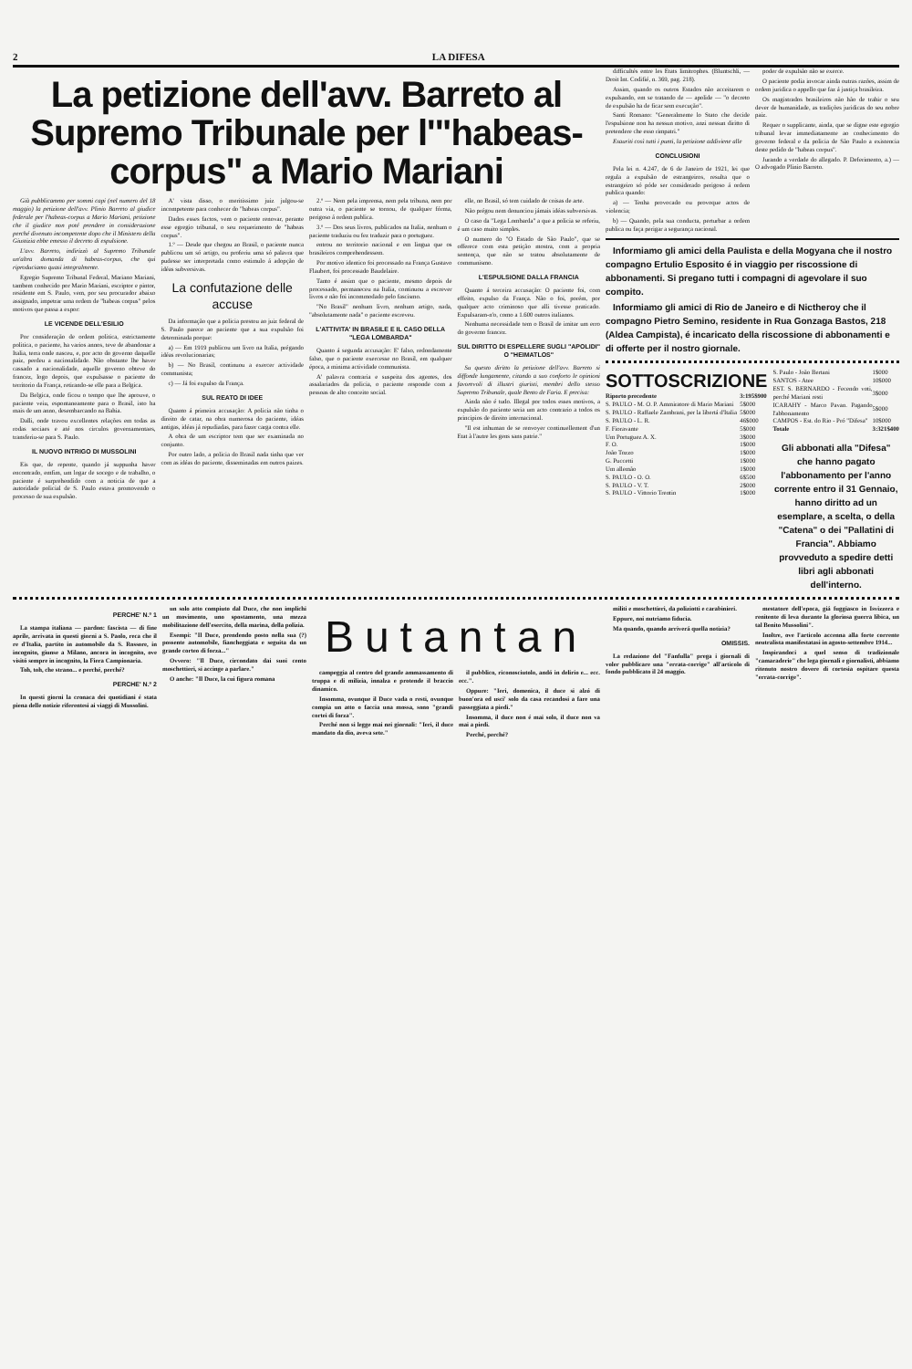2 LA DIFESA
La petizione dell'avv. Barreto al Supremo Tribunale per l'"habeas-corpus" a Mario Mariani
Già pubblicammo per sommi capi (nel numero del 18 maggio) la petizione dell'avv. Plinio Barreto al giudice federale per l'habeas-corpus a Mario Mariani, petizione che il giudice non poté prendere in considerazione perché divenuto incompetente dopo che il Ministero della Giustizia ebbe emesso il decreto di espulsione.
L'avv. Barreto, indirizzò al Supremo Tribunale un'altra domanda di habeas-corpus, che qui riproduciamo quasi integralmente.
Egregio Supremo Tribunal Federal, Mariano Mariani, tambem conhecido por Mario Mariani, escriptor e pintor, residente em S. Paulo, vem, por seu procurador abaixo assignado, impetrar uma ordem de "habeas corpus" pelos motivos que passa a expor:
LE VICENDE DELL'ESILIO
Por consideração de ordem politica, estrictamente politica, o paciente, ha varios annos, teve de abandonar a Italia, terra onde nasceu, e, por acto do governo daquelle paiz, perdeu a nacionalidade. Não obstante lhe haver cassado a nacionalidade, aquelle governo obteve do francez, logo depois, que expulsasse o paciente do territorio da França, retirando-se elle para a Belgica.
Da Belgica, onde ficou o tempo que lhe aprouve, o paciente veiu, espontaneamente para o Brasil, isto ha mais de um anno, desembarcando na Bahia.
Dalli, onde travou excellentes relações em todas as rodas sociaes e até nos circulos governamentaes, transferiu-se para S. Paulo.
IL NUOVO INTRIGO DI MUSSOLINI
Eis que, de repente, quando já suppunha haver encontrado, emfim, um logar de socego e de trabalho, o paciente é surprehendido com a noticia de que a autoridade policial de S. Paulo estava promovendo o processo de sua expulsão.
A' vista disso, o meritissimo juiz julgou-se incompetente para conhecer do "habeas corpus".
Dados esses factos, vem o paciente renovar, perante esse egregio tribunal, o seu requerimento de "habeas corpus".
1.º — Desde que chegou ao Brasil, o paciente nunca publicou um só artigo, ou proferiu uma só palavra que pudesse ser interpretada como estimulo á adopção de idéas subversivas.
La confutazione delle accuse
Da informação que a policia prestou ao juiz federal de S. Paulo parece ao paciente que a sua expulsão foi determinada porque:
a) — Em 1919 publicou um livro na Italia, prégando idéas revolucionarias;
b) — No Brasil, continuou a exercer actividade communista;
c) — Já foi expulso da França.
SUL REATO DI IDEE
Quanto á primeira accusação: A policia não tinha o direito de catar, na obra numerosa do paciente, idéas antigas, idéas já repudiadas, para fazer carga contra elle.
A obra de um escriptor tem que ser examinada no conjunto.
Por outro lado, a policia do Brasil nada tinha que ver com as idéas do paciente, disseminadas em outros paizes.
2.º — Nem pela imprensa, nem pela tribuna, nem por outra via, o paciente se tornou, de qualquer fórma, perigoso á ordem publica.
3.º — Dos seus livros, publicados na Italia, nenhum o paciente traduziu ou fez traduzir para o portuguez.
entrou no territorio nacional e em lingua que os brasileiros comprehendessem.
Por motivo identico foi processado na França Gustavo Flaubert, foi processado Baudelaire.
Tanto é assim que o paciente, mesmo depois de processado, permaneceu na Italia, continuou a escrever livros e não foi incommodado pelo fascismo.
"No Brasil" nenhum livro, nenhum artigo, nada, "absolutamente nada" o paciente escreveu.
L'ATTIVITA' IN BRASILE E IL CASO DELLA "LEGA LOMBARDA"
Quanto á segunda accusação: E' falso, redondamente falso, que o paciente exercesse no Brasil, em qualquer época, a minima actividade communista.
A' palavra contraria e suspeita dos agentes, dos assalariados da policia, o paciente responde com a pessoas de alto conceito social.
elle, no Brasil, só tem cuidado de coisas de arte.
Não prégou nem denunciou jámais idéas subversivas.
O caso da "Lega Lombarda" a que a policia se referiu, é um caso muito simples.
O numero do "O Estado de São Paulo", que se offerece com esta petição mostra, com a propria sentença, que não se tratou absolutamente de communismo.
L'ESPULSIONE DALLA FRANCIA
Quanto á terceira accusação: O paciente foi, com effeito, expulso da França. Não o foi, porém, por qualquer acto criminoso que alli tivesse praticado. Expulsaram-n'o, como a 1.600 outros italianos.
Nenhuma necessidade tem o Brasil de imitar um erro do governo francez.
SUL DIRITTO DI ESPELLERE SUGLI "APOLIDI" O "HEIMATLOS"
Su questo diritto la petizione dell'avv. Barreto si diffonde lungamente, citando a suo conforto le opinioni favorevoli di illustri giuristi, membri dello stesso Supremo Tribunale, quale Bento de Faria. E precisa:
Ainda não é tudo. Illegal por todos esses motivos, a expulsão do paciente seria um acto contrario a todos os principios de direito internacional.
"Il est inhuman de se renvoyer continuellement d'un Etat à l'autre les gens sans patrie."
difficultés entre les Etats limitrophes. (Bluntschli, — Droit Int. Codifié, n. 369, pag. 218).
Assim, quando os outros Estados não acceitarem o expulsando, em se tratando de — apolide — "o decreto de expulsão ha de ficar sem execução".
Santi Romano: "Generalmente lo Stato che decide l'espulsione non ha nessun motivo, anzi nessun diritto di pretendere che esso rimpatri."
Esauriti così tutti i punti, la petizione addiviene alle
CONCLUSIONI
Pela lei n. 4.247, de 6 de Janeiro de 1921, lei que regula a expulsão de estrangeiros, resulta que o estrangeiro só póde ser considerado perigoso á ordem publica quando:
a) — Tenha provocado ou provoque actos de violencia;
b) — Quando, pela sua conducta, perturbar a ordem publica ou faça perigar a segurança nacional.
poder de expulsão não se exerce.
O paciente podia invocar ainda outras razões, assim de ordem juridica o appello que faz á justiça brasileira.
Os magistrados brasileiros não hão de trahir o seu dever de humanidade, as tradições juridicas do seu nobre paiz.
Requer o supplicante, ainda, que se digne este egregio tribunal levar immediatamente ao conhecimento do governo federal e da policia de São Paulo a existencia deste pedido de "habeas corpus".
Jurando a verdade do allegado. P. Deferimento, a.) — O advogado Plinio Barreto.
Informiamo gli amici della Paulista e della Mogyana che il nostro compagno Ertulio Esposito é in viaggio per riscossione di abbonamenti. Si pregano tutti i compagni di agevolare il suo compito.
Informiamo gli amici di Rio de Janeiro e di Nictheroy che il compagno Pietro Semino, residente in Rua Gonzaga Bastos, 218 (Aldea Campista), é incaricato della riscossione di abbonamenti e di offerte per il nostro giornale.
SOTTOSCRIZIONE
| Riporto precedente | 3:195$900 |
| S. PAULO - M. O. P. Ammiratore di Mario Mariani | 5$000 |
| S. PAULO - Raffaele Zambrani, per la libertá d'Italia | 5$000 |
| S. PAULO - L. R. | 46$000 |
| F. Fioravante | 5$000 |
| Um Portuguez A. X. | 3$000 |
| F. O. | 1$000 |
| João Tozzo | 1$000 |
| G. Puccetti | 1$000 |
| Um allemão | 1$000 |
| S. PAULO - O. O. | 6$500 |
| S. PAULO - V. T. | 2$000 |
| S. PAULO - Vittorio Trentin | 1$000 |
| S. Paulo - João Bertani | 1$000 |
| SANTOS - Atee | 10$000 |
| EST. S. BERNARDO - Fecendo voti, perché Mariani resti | 3$000 |
| ICARAHY - Marco Pavan. Pagando l'abbonamento | 5$000 |
| CAMPOS - Est. do Rio - Pró "Difesa" | 10$000 |
| Totale | 3:321$400 |
Gli abbonati alla "Difesa" che hanno pagato l'abbonamento per l'anno corrente entro il 31 Gennaio, hanno diritto ad un esemplare, a scelta, o della "Catena" o dei "Pallatini di Francia". Abbiamo provveduto a spedire detti libri agli abbonati dell'interno.
PERCHE' N.º 1
La stampa italiana — pardon: fascista — di fine aprile, arrivata in questi giorni a S. Paolo, reca che il re d'Italia, partito in automobile da S. Rossore, in incognito, giunse a Milano, ancora in incognito, ove visitó sempre in incognito, la Fiera Campionaria.
Toh, toh, che strano... e perché, perché?
PERCHE' N.º 2
In questi giorni la cronaca dei quotidiani é stata piena delle notizie riferentesi ai viaggi di Mussolini.
un solo atto compiuto dal Duce, che non implichi un movimento, uno spostamento, una mezza mobilitazione dell'esercito, della marina, della polizia.
Esempi: "Il Duce, prendendo posto nella sua (?) possente automobile, fiancheggiata e seguita da un grande corteo di forza..."
Ovvero: "Il Duce, circondato dai suoi cento moschettieri, si accinge a parlare."
O anche: "Il Duce, la cui figura romana
Butantan
campeggia al centro del grande ammassamento di truppa e di milizia, innalza e protende il braccio dinamico.
Insomma, ovunque il Duce vada o resti, ovunque compia un atto o faccia una mossa, sono "grandi cortei di forza".
Perché non si legge mai nei giornali: "Ieri, il duce mandato da dio, aveva sete."
il pubblico, riconosciutolo, andó in delirio e... ecc. ecc.".
Oppure: "Ieri, domenica, il duce si alzó di buon'ora ed usci' solo da casa recandosi a fare una passeggiata a piedi."
Insomma, il duce non é mai solo, il duce non va mai a piedi.
Perché, perché?
militi e moschettieri, da poliziotti e carabinieri.
Eppure, noi nutriamo fiducia.
Ma quando, quando arriverá quella notizia?
OMISSIS.
La redazione del "Fanfulla" prega i giornali di voler pubblicare una "errata-corrige" all'articolo di fondo pubblicato il 24 maggio.
mestatore dell'epoca, giá fuggiasco in Isvizzera e renitente di leva durante la gloriosa guerra libica, un tal Benito Mussolini".
Inoltre, ove l'articolo accenna alla forte corrente neutralista manifestatasi in agosto-settembre 1914...
Inspirandoci a quel senso di tradizionale "camaraderie" che lega giornali e giornalisti, abbiamo ritenuto nostro dovere di cortesia ospitare questa "errata-corrige".